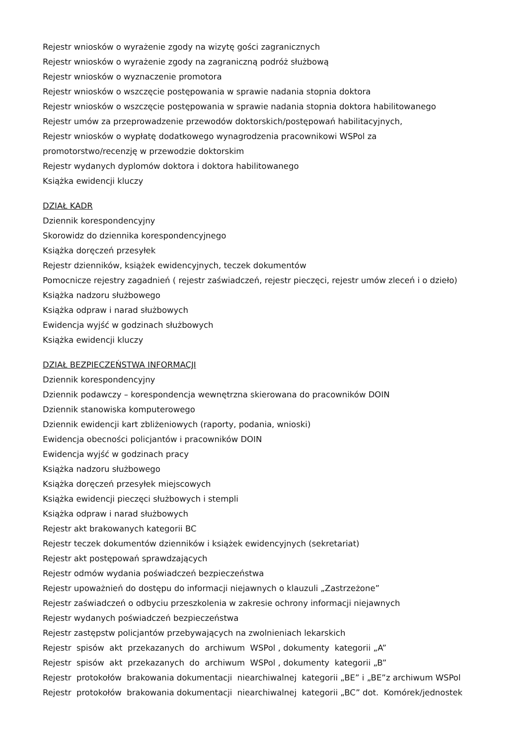Rejestr wniosków o wyrażenie zgody na wizytę gości zagranicznych
Rejestr wniosków o wyrażenie zgody na zagraniczną podróż służbową
Rejestr wniosków o wyznaczenie promotora
Rejestr wniosków o wszczęcie postępowania w sprawie nadania stopnia doktora
Rejestr wniosków o wszczęcie postępowania w sprawie nadania stopnia doktora habilitowanego
Rejestr umów za przeprowadzenie przewodów doktorskich/postępowań habilitacyjnych,
Rejestr wniosków o wypłatę dodatkowego wynagrodzenia pracownikowi WSPol za
promotorstwo/recenzję w przewodzie doktorskim
Rejestr wydanych dyplomów doktora i doktora habilitowanego
Książka ewidencji kluczy
DZIAŁ KADR
Dziennik korespondencyjny
Skorowidz do dziennika korespondencyjnego
Książka doręczeń przesyłek
Rejestr dzienników, książek ewidencyjnych, teczek dokumentów
Pomocnicze rejestry zagadnień ( rejestr zaświadczeń, rejestr pieczęci, rejestr umów zleceń i o dzieło)
Książka nadzoru służbowego
Książka odpraw i narad służbowych
Ewidencja wyjść w godzinach służbowych
Książka ewidencji kluczy
DZIAŁ BEZPIECZEŃSTWA INFORMACJI
Dziennik korespondencyjny
Dziennik podawczy – korespondencja wewnętrzna skierowana do pracowników DOIN
Dziennik stanowiska komputerowego
Dziennik ewidencji kart zbliżeniowych (raporty, podania, wnioski)
Ewidencja obecności policjantów i pracowników DOIN
Ewidencja wyjść w godzinach pracy
Książka nadzoru służbowego
Książka doręczeń przesyłek miejscowych
Książka ewidencji pieczęci służbowych i stempli
Książka odpraw i narad służbowych
Rejestr akt brakowanych kategorii BC
Rejestr teczek dokumentów dzienników i książek ewidencyjnych (sekretariat)
Rejestr akt postępowań sprawdzających
Rejestr odmów wydania poświadczeń bezpieczeństwa
Rejestr upoważnień do dostępu do informacji niejawnych o klauzuli „Zastrzeżone”
Rejestr zaświadczeń o odbyciu przeszkolenia w zakresie ochrony informacji niejawnych
Rejestr wydanych poświadczeń bezpieczeństwa
Rejestr zastępstw policjantów przebywających na zwolnieniach lekarskich
Rejestr spisów akt przekazanych do archiwum WSPol , dokumenty kategorii „A”
Rejestr spisów akt przekazanych do archiwum WSPol , dokumenty kategorii „B”
Rejestr protokołów brakowania dokumentacji niearchiwalnej kategorii „BE” i „BE”z archiwum WSPol
Rejestr protokołów brakowania dokumentacji niearchiwalnej kategorii „BC” dot. Komórek/jednostek